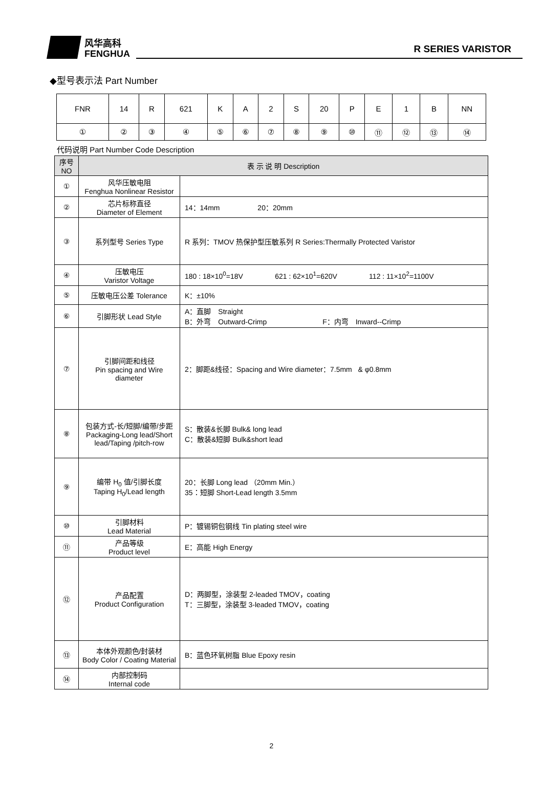风华高科
FENGHUA
R SERIES VARISTOR
◆型号表示法 Part Number
| FNR | 14 | R | 621 | K | A | 2 | S | 20 | P | E | 1 | B | NN |
| ① | ② | ③ | ④ | ⑤ | ⑥ | ⑦ | ⑧ | ⑨ | ⑩ | ⑪ | ⑫ | ⑬ | ⑭ |
代码说明 Part Number Code Description
| 序号 NO | 表 示 说 明 Description | |
| --- | --- | --- |
| ① | 风华压敏电阻 Fenghua Nonlinear Resistor | |
| ② | 芯片标称直径 Diameter of Element | 14：14mm 20：20mm |
| ③ | 系列型号 Series Type | R 系列：TMOV 热保护型压敏系列 R Series:Thermally Protected Varistor |
| ④ | 压敏电压 Varistor Voltage | 180 : 18×10<sup>0</sup>=18V 621 : 62×10<sup>1</sup>=620V 112 : 11×10<sup>2</sup>=1100V |
| ⑤ | 压敏电压公差 Tolerance | K：±10% |
| ⑥ | 引脚形状 Lead Style | A：直脚 Straight B：外弯 Outward-Crimp F：内弯 Inward--Crimp |
| ⑦ | 引脚间距和线径 Pin spacing and Wire diameter | 2：脚距&线径：Spacing and Wire diameter：7.5mm & φ0.8mm |
| ⑧ | 包装方式-长/短脚/编带/步距 Packaging-Long lead/Short lead/Taping /pitch-row | S：散装&长脚 Bulk& long lead C：散装&短脚 Bulk&short lead |
| ⑨ | 编带 H<sub>0</sub> 值/引脚长度 Taping H<sub>0</sub>/Lead length | 20：长脚 Long lead （20mm Min.） 35：短脚 Short-Lead length 3.5mm |
| ⑩ | 引脚材料 Lead Material | P：镀锡铜包钢线 Tin plating steel wire |
| ⑪ | 产品等级 Product level | E：高能 High Energy |
| ⑫ | 产品配置 Product Configuration | D：两脚型，涂装型 2-leaded TMOV，coating T：三脚型，涂装型 3-leaded TMOV，coating |
| ⑬ | 本体外观颜色/封装材 Body Color / Coating Material | B：蓝色环氧树脂 Blue Epoxy resin |
| ⑭ | 内部控制码 Internal code | |
2